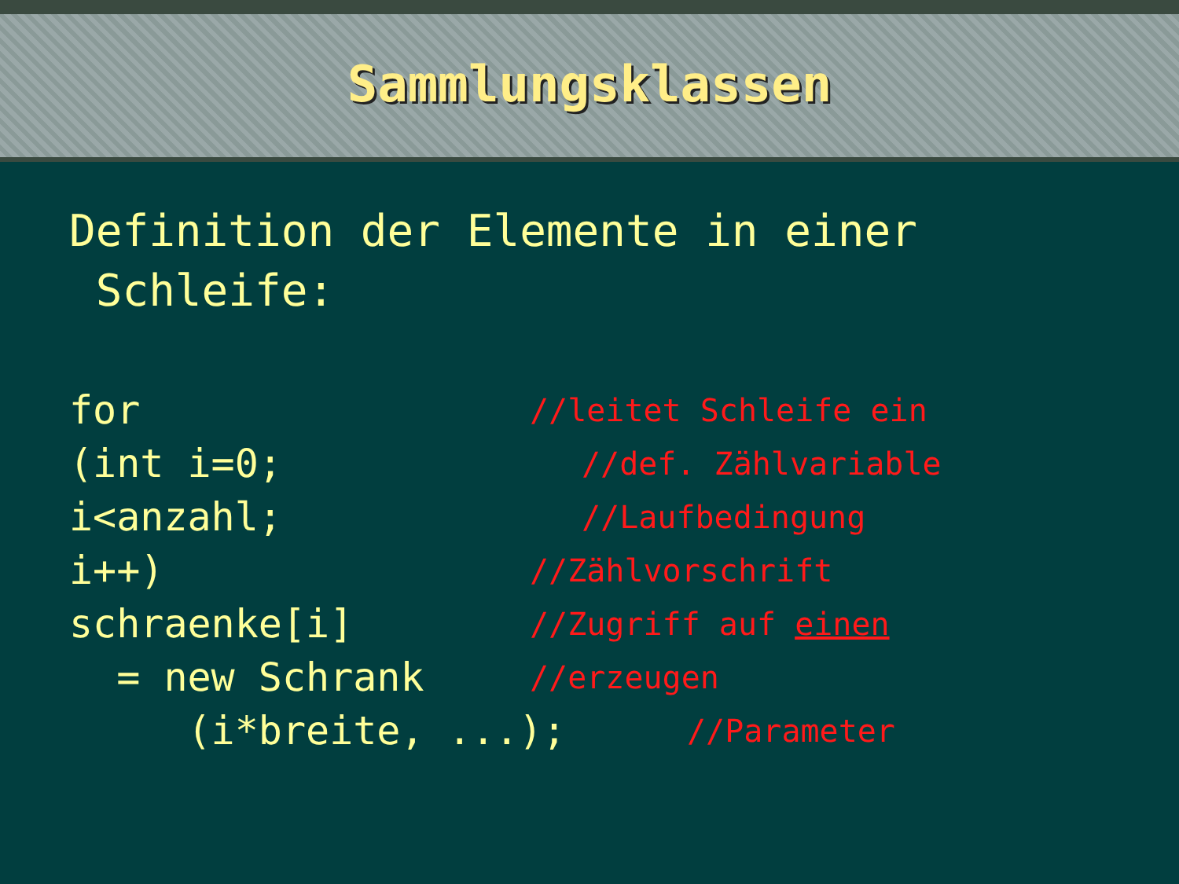Sammlungsklassen
Definition der Elemente in einer
Schleife:
for //leitet Schleife ein
(int i=0; //def. Zählvariable
i<anzahl; //Laufbedingung
i++) //Zählvorschrift
schraenke[i] //Zugriff auf einen
= new Schrank //erzeugen
(i*breite, ...); //Parameter